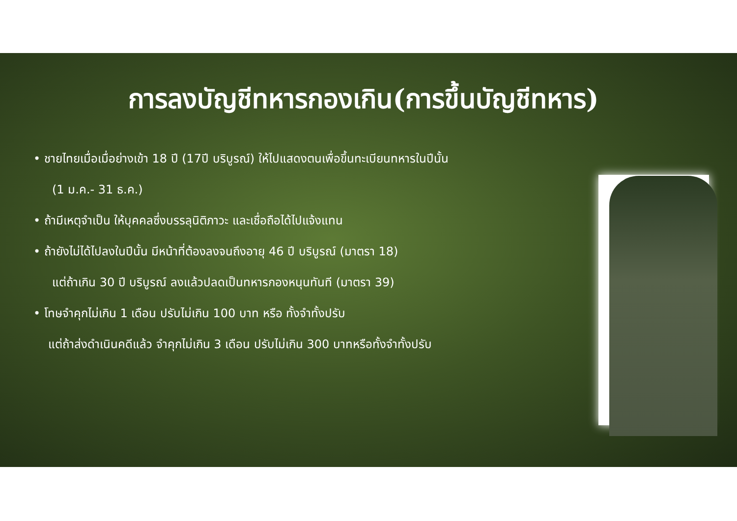การลงบัญชีทหารกองเกิน(การขึ้นบัญชีทหาร)
• ชายไทยเมื่อเมื่อย่างเข้า 18 ปี (17ปี บริบูรณ์) ให้ไปแสดงตนเพื่อขึ้นทะเบียนทหารในปีนั้น
(1 ม.ค.- 31 ธ.ค.)
• ถ้ามีเหตุจำเป็น ให้บุคคลซึ่งบรรลุนิติภาวะ และเชื่อถือได้ไปแจ้งแทน
• ถ้ายังไม่ได้ไปลงในปีนั้น มีหน้าที่ต้องลงจนถึงอายุ 46 ปี บริบูรณ์ (มาตรา 18)
แต่ถ้าเกิน 30 ปี บริบูรณ์ ลงแล้วปลดเป็นทหารกองหนุนทันที (มาตรา 39)
• โทษจำคุกไม่เกิน 1 เดือน ปรับไม่เกิน 100 บาท หรือ ทั้งจำทั้งปรับ
แต่ถ้าส่งดำเนินคดีแล้ว จำคุกไม่เกิน 3 เดือน ปรับไม่เกิน 300 บาทหรือทั้งจำทั้งปรับ